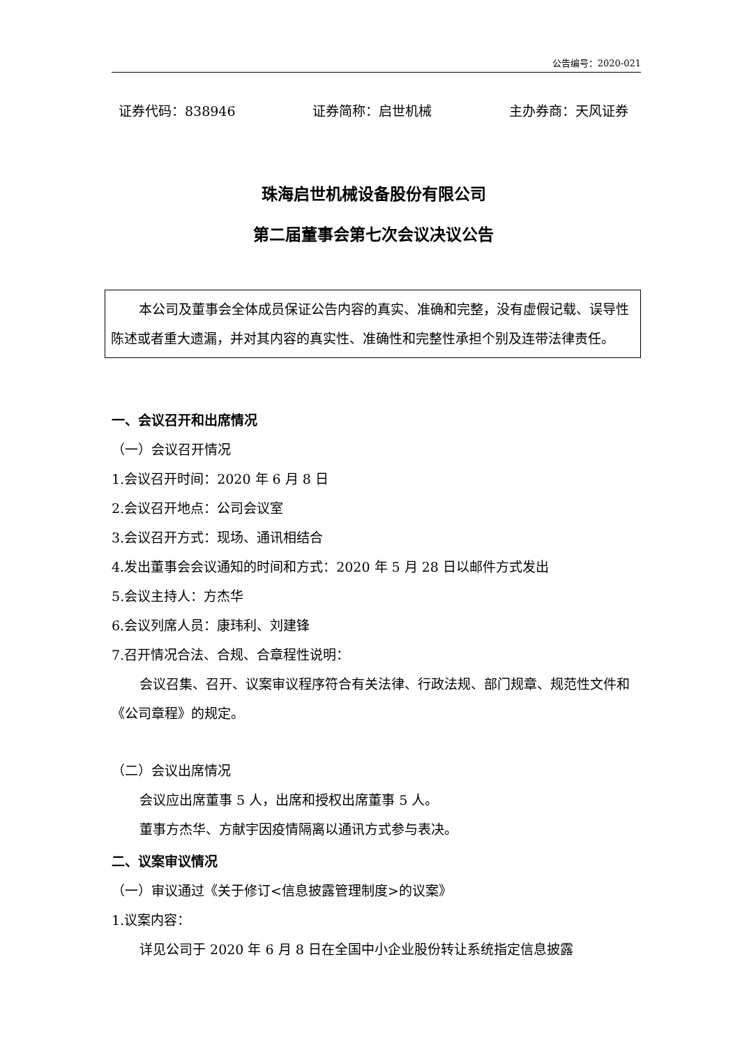公告编号：2020-021
证券代码：838946 证券简称：启世机械 主办券商：天风证券
珠海启世机械设备股份有限公司
第二届董事会第七次会议决议公告
本公司及董事会全体成员保证公告内容的真实、准确和完整，没有虚假记载、误导性陈述或者重大遗漏，并对其内容的真实性、准确性和完整性承担个别及连带法律责任。
一、会议召开和出席情况
（一）会议召开情况
1.会议召开时间：2020 年 6 月 8 日
2.会议召开地点：公司会议室
3.会议召开方式：现场、通讯相结合
4.发出董事会会议通知的时间和方式：2020 年 5 月 28 日以邮件方式发出
5.会议主持人：方杰华
6.会议列席人员：康玮利、刘建锋
7.召开情况合法、合规、合章程性说明：
会议召集、召开、议案审议程序符合有关法律、行政法规、部门规章、规范性文件和《公司章程》的规定。
（二）会议出席情况
会议应出席董事 5 人，出席和授权出席董事 5 人。
董事方杰华、方献宇因疫情隔离以通讯方式参与表决。
二、议案审议情况
（一）审议通过《关于修订<信息披露管理制度>的议案》
1.议案内容：
详见公司于 2020 年 6 月 8 日在全国中小企业股份转让系统指定信息披露